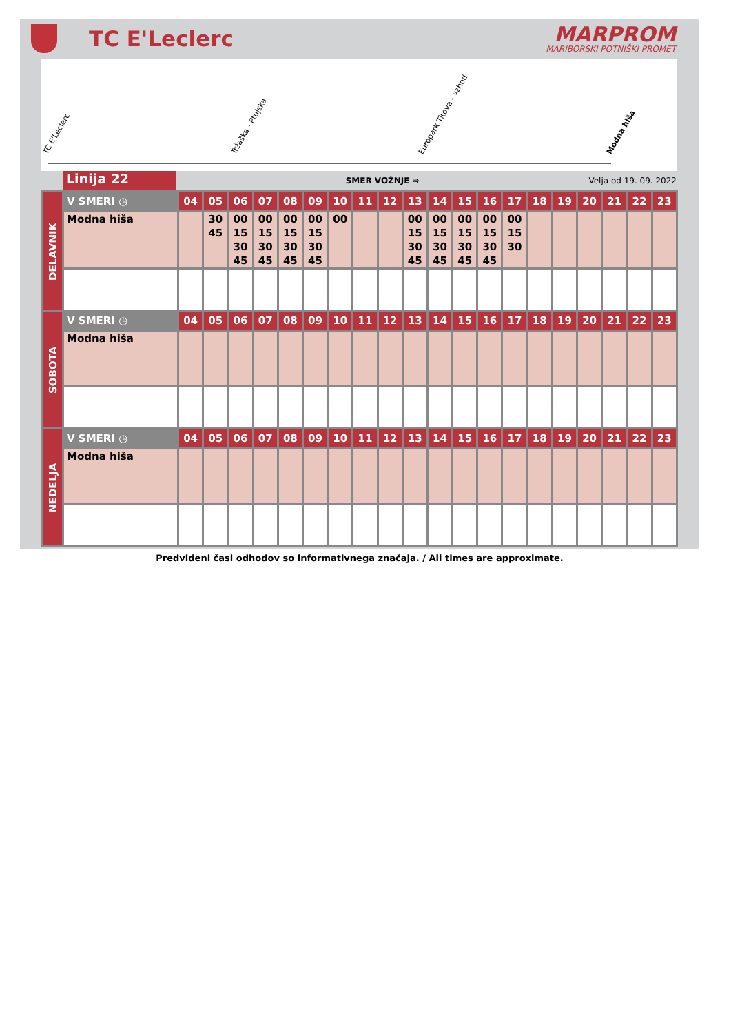TC E'Leclerc
MARPROM
MARIBORSKI POTNIŠKI PROMET
TC E'Leclerc Tržaška - Ptujska Europark Titova - vzhod Modna hiša
Linija 22
SMER VOŽNJE ⇨ Velja od 19. 09. 2022
| DELAVNIK | V SMERI ◷ | 04 | 05 | 06 | 07 | 08 | 09 | 10 | 11 | 12 | 13 | 14 | 15 | 16 | 17 | 18 | 19 | 20 | 21 | 22 | 23 |
| | Modna hiša | | 30 45 | 00 15 30 45 | 00 15 30 45 | 00 15 30 45 | 00 15 30 45 | 00 | | | 00 15 30 45 | 00 15 30 45 | 00 15 30 45 | 00 15 30 45 | 00 15 30 | | | | | | |
| SOBOTA | V SMERI ◷ | 04 | 05 | 06 | 07 | 08 | 09 | 10 | 11 | 12 | 13 | 14 | 15 | 16 | 17 | 18 | 19 | 20 | 21 | 22 | 23 |
| | Modna hiša | | | | | | | | | | | | | | | | | | | | |
| NEDELJA | V SMERI ◷ | 04 | 05 | 06 | 07 | 08 | 09 | 10 | 11 | 12 | 13 | 14 | 15 | 16 | 17 | 18 | 19 | 20 | 21 | 22 | 23 |
| | Modna hiša | | | | | | | | | | | | | | | | | | | | |
Predvideni časi odhodov so informativnega značaja. / All times are approximate.